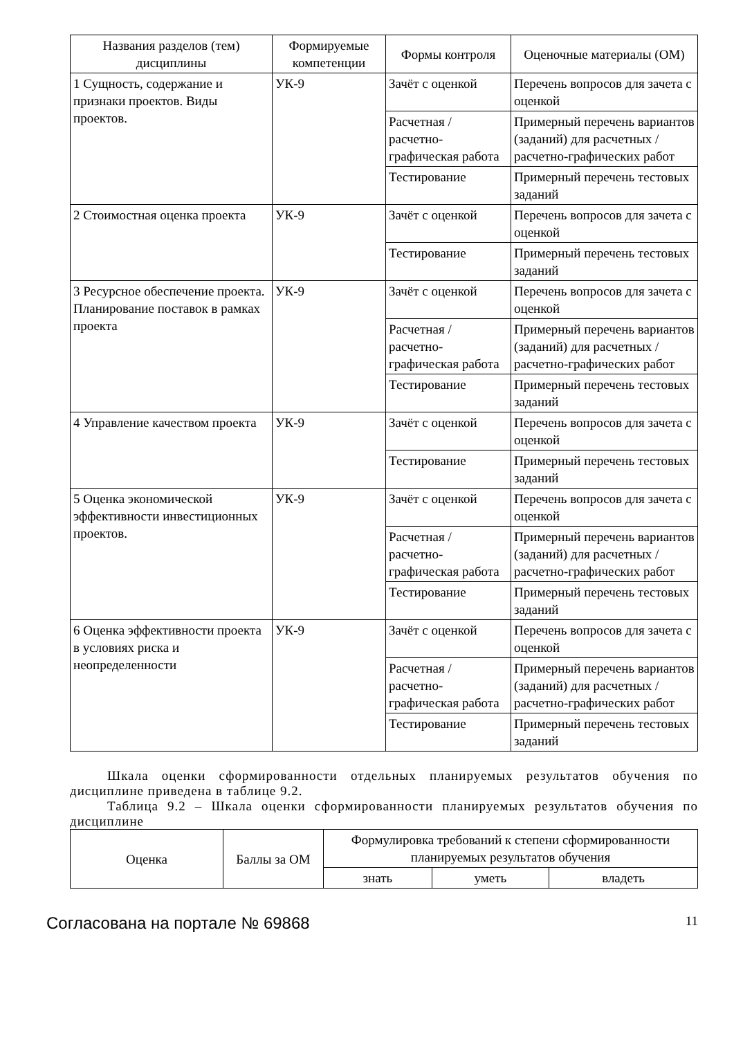| Названия разделов (тем) дисциплины | Формируемые компетенции | Формы контроля | Оценочные материалы (ОМ) |
| --- | --- | --- | --- |
| 1 Сущность, содержание и признаки проектов. Виды проектов. | УК-9 | Зачёт с оценкой | Перечень вопросов для зачета с оценкой |
| | | Расчетная / расчетно-графическая работа | Примерный перечень вариантов (заданий) для расчетных / расчетно-графических работ |
| | | Тестирование | Примерный перечень тестовых заданий |
| 2 Стоимостная оценка проекта | УК-9 | Зачёт с оценкой | Перечень вопросов для зачета с оценкой |
| | | Тестирование | Примерный перечень тестовых заданий |
| 3 Ресурсное обеспечение проекта. Планирование поставок в рамках проекта | УК-9 | Зачёт с оценкой | Перечень вопросов для зачета с оценкой |
| | | Расчетная / расчетно-графическая работа | Примерный перечень вариантов (заданий) для расчетных / расчетно-графических работ |
| | | Тестирование | Примерный перечень тестовых заданий |
| 4 Управление качеством проекта | УК-9 | Зачёт с оценкой | Перечень вопросов для зачета с оценкой |
| | | Тестирование | Примерный перечень тестовых заданий |
| 5 Оценка экономической эффективности инвестиционных проектов. | УК-9 | Зачёт с оценкой | Перечень вопросов для зачета с оценкой |
| | | Расчетная / расчетно-графическая работа | Примерный перечень вариантов (заданий) для расчетных / расчетно-графических работ |
| | | Тестирование | Примерный перечень тестовых заданий |
| 6 Оценка эффективности проекта в условиях риска и неопределенности | УК-9 | Зачёт с оценкой | Перечень вопросов для зачета с оценкой |
| | | Расчетная / расчетно-графическая работа | Примерный перечень вариантов (заданий) для расчетных / расчетно-графических работ |
| | | Тестирование | Примерный перечень тестовых заданий |
Шкала оценки сформированности отдельных планируемых результатов обучения по дисциплине приведена в таблице 9.2.
Таблица 9.2 – Шкала оценки сформированности планируемых результатов обучения по дисциплине
| Оценка | Баллы за ОМ | Формулировка требований к степени сформированности планируемых результатов обучения | | |
| --- | --- | --- | --- | --- |
| | | знать | уметь | владеть |
Согласована на портале № 69868 11